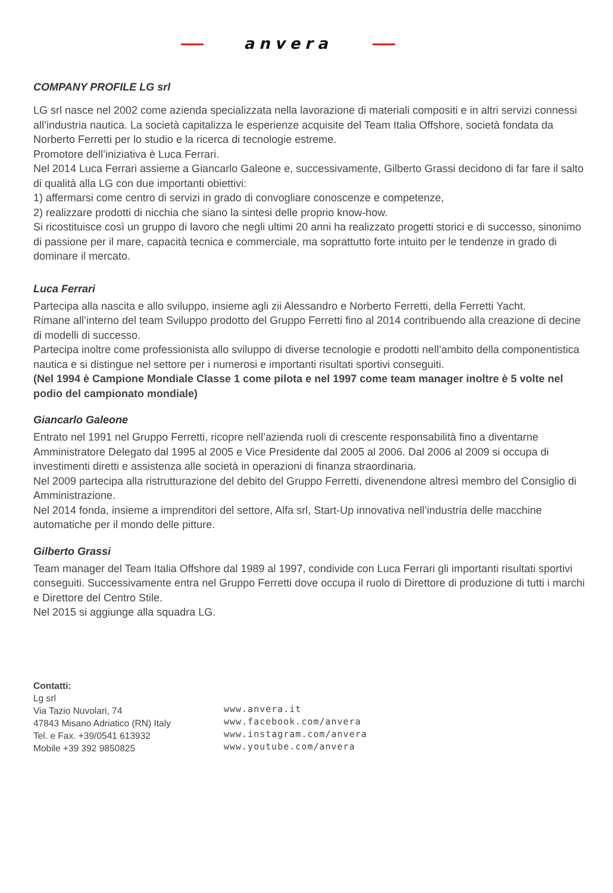anvera
COMPANY PROFILE LG srl
LG srl nasce nel 2002 come azienda specializzata nella lavorazione di materiali compositi e in altri servizi connessi all’industria nautica. La società capitalizza le esperienze acquisite del Team Italia Offshore, società fondata da Norberto Ferretti per lo studio e la ricerca di tecnologie estreme.
Promotore dell’iniziativa è Luca Ferrari.
Nel 2014 Luca Ferrari assieme a Giancarlo Galeone e, successivamente, Gilberto Grassi decidono di far fare il salto di qualità alla LG con due importanti obiettivi:
1) affermarsi come centro di servizi in grado di convogliare conoscenze e competenze,
2) realizzare prodotti di nicchia che siano la sintesi delle proprio know-how.
Si ricostituisce così un gruppo di lavoro che negli ultimi 20 anni ha realizzato progetti storici e di successo, sinonimo di passione per il mare, capacità tecnica e commerciale, ma soprattutto forte intuito per le tendenze in grado di dominare il mercato.
Luca Ferrari
Partecipa alla nascita e allo sviluppo, insieme agli zii Alessandro e Norberto Ferretti, della Ferretti Yacht.
Rimane all’interno del team Sviluppo prodotto del Gruppo Ferretti fino al 2014 contribuendo alla creazione di decine di modelli di successo.
Partecipa inoltre come professionista allo sviluppo di diverse tecnologie e prodotti nell’ambito della componentistica nautica e si distingue nel settore per i numerosi e importanti risultati sportivi conseguiti.
(Nel 1994 è Campione Mondiale Classe 1 come pilota e nel 1997 come team manager inoltre è 5 volte nel podio del campionato mondiale)
Giancarlo Galeone
Entrato nel 1991 nel Gruppo Ferretti, ricopre nell’azienda ruoli di crescente responsabilità fino a diventarne Amministratore Delegato dal 1995 al 2005 e Vice Presidente dal 2005 al 2006. Dal 2006 al 2009 si occupa di investimenti diretti e assistenza alle società in operazioni di finanza straordinaria.
Nel 2009 partecipa alla ristrutturazione del debito del Gruppo Ferretti, divenendone altresì membro del Consiglio di Amministrazione.
Nel 2014 fonda, insieme a imprenditori del settore, Alfa srl, Start-Up innovativa nell’industria delle macchine automatiche per il mondo delle pitture.
Gilberto Grassi
Team manager del Team Italia Offshore dal 1989 al 1997, condivide con Luca Ferrari gli importanti risultati sportivi conseguiti. Successivamente entra nel Gruppo Ferretti dove occupa il ruolo di Direttore di produzione di tutti i marchi e Direttore del Centro Stile.
Nel 2015 si aggiunge alla squadra LG.
Contatti:
Lg srl
Via Tazio Nuvolari, 74
47843 Misano Adriatico (RN) Italy
Tel. e Fax. +39/0541 613932
Mobile +39 392 9850825
www.anvera.it
www.facebook.com/anvera
www.instagram.com/anvera
www.youtube.com/anvera